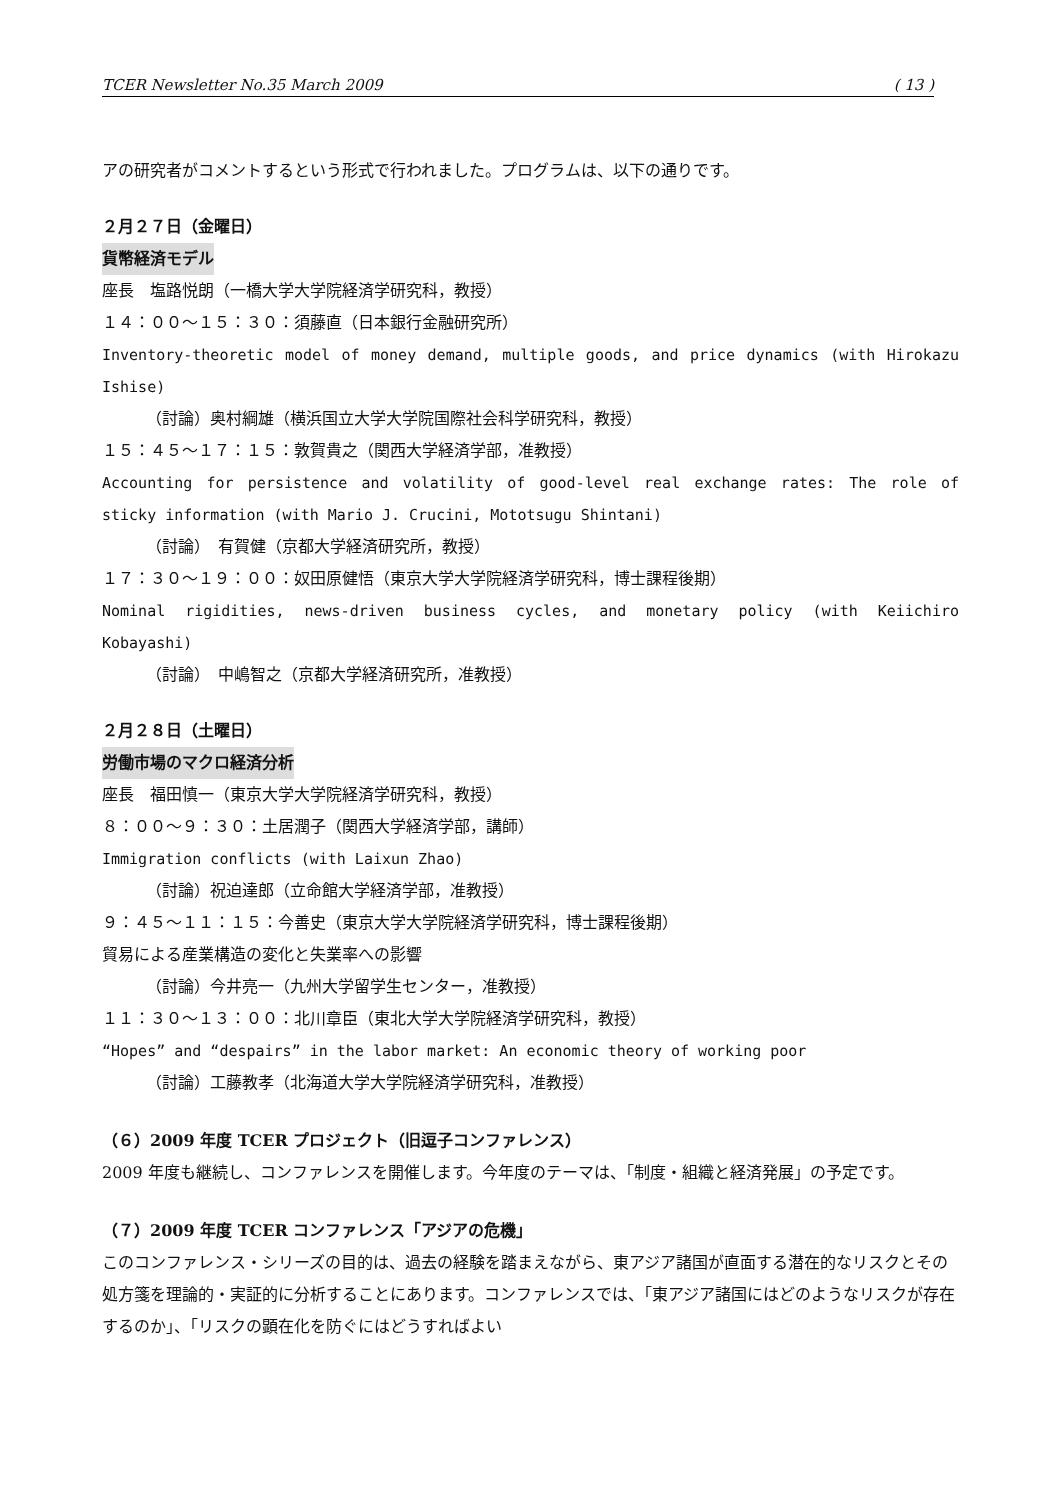TCER Newsletter No.35 March 2009 ( 13 )
アの研究者がコメントするという形式で行われました。プログラムは、以下の通りです。
２月２７日（金曜日）
貨幣経済モデル
座長　塩路悦朗（一橋大学大学院経済学研究科，教授）
１４：００～１５：３０：須藤直（日本銀行金融研究所）
Inventory-theoretic model of money demand, multiple goods, and price dynamics (with Hirokazu Ishise)
（討論）奥村綱雄（横浜国立大学大学院国際社会科学研究科，教授）
１５：４５～１７：１５：敦賀貴之（関西大学経済学部，准教授）
Accounting for persistence and volatility of good-level real exchange rates: The role of sticky information (with Mario J. Crucini, Mototsugu Shintani)
（討論）　有賀健（京都大学経済研究所，教授）
１７：３０～１９：００：奴田原健悟（東京大学大学院経済学研究科，博士課程後期）
Nominal rigidities, news-driven business cycles, and monetary policy (with Keiichiro Kobayashi)
（討論）　中嶋智之（京都大学経済研究所，准教授）
２月２８日（土曜日）
労働市場のマクロ経済分析
座長　福田慎一（東京大学大学院経済学研究科，教授）
８：００～９：３０：土居潤子（関西大学経済学部，講師）
Immigration conflicts (with Laixun Zhao)
（討論）祝迫達郎（立命館大学経済学部，准教授）
９：４５～１１：１５：今善史（東京大学大学院経済学研究科，博士課程後期）
貿易による産業構造の変化と失業率への影響
（討論）今井亮一（九州大学留学生センター，准教授）
１１：３０～１３：００：北川章臣（東北大学大学院経済学研究科，教授）
“Hopes” and “despairs” in the labor market: An economic theory of working poor
（討論）工藤教孝（北海道大学大学院経済学研究科，准教授）
（６）2009 年度 TCER プロジェクト（旧逗子コンファレンス）
2009 年度も継続し、コンファレンスを開催します。今年度のテーマは、「制度・組織と経済発展」の予定です。
（７）2009 年度 TCER コンファレンス「アジアの危機」
このコンファレンス・シリーズの目的は、過去の経験を踏まえながら、東アジア諸国が直面する潜在的なリスクとその処方箋を理論的・実証的に分析することにあります。コンファレンスでは、「東アジア諸国にはどのようなリスクが存在するのか」、「リスクの顕在化を防ぐにはどうすればよい